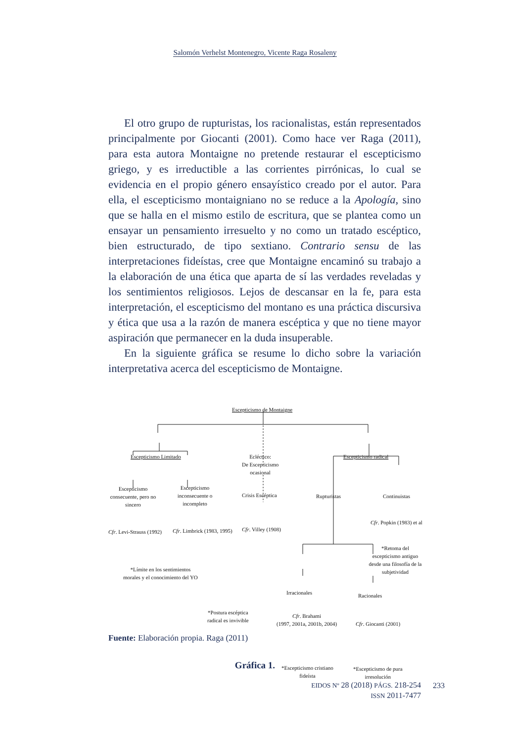Salomón Verhelst Montenegro, Vicente Raga Rosaleny
El otro grupo de rupturistas, los racionalistas, están representados principalmente por Giocanti (2001). Como hace ver Raga (2011), para esta autora Montaigne no pretende restaurar el escepticismo griego, y es irreductible a las corrientes pirrónicas, lo cual se evidencia en el propio género ensayístico creado por el autor. Para ella, el escepticismo montaigniano no se reduce a la Apología, sino que se halla en el mismo estilo de escritura, que se plantea como un ensayar un pensamiento irresuelto y no como un tratado escéptico, bien estructurado, de tipo sextiano. Contrario sensu de las interpretaciones fideístas, cree que Montaigne encaminó su trabajo a la elaboración de una ética que aparta de sí las verdades reveladas y los sentimientos religiosos. Lejos de descansar en la fe, para esta interpretación, el escepticismo del montano es una práctica discursiva y ética que usa a la razón de manera escéptica y que no tiene mayor aspiración que permanecer en la duda insuperable.
En la siguiente gráfica se resume lo dicho sobre la variación interpretativa acerca del escepticismo de Montaigne.
Escepticismo de Montaigne
Escepticismo Limitado
Ecléctico:
De Escepticismo
ocasional
Escepticismo radical
Escepticismo consecuente, pero no sincero
Escepticismo inconsecuente o incompleto
Crisis Escéptica Rupturistas Continuistas
Cfr. Levi-Strauss (1992) Cfr. Limbrick (1983, 1995) Cfr. Villey (1908)
Cfr. Popkin (1983) et al
*Retoma del escepticismo antiguo desde una filosofía de la subjetividad
*Límite en los sentimientos
morales y el conocimiento del YO
Irracionales Racionales
*Postura escéptica
radical es invivible
Cfr. Brahami
(1997, 2001a, 2001b, 2004)
Cfr. Giocanti (2001)
*Escepticismo cristiano
fideísta
*Escepticismo de pura
irresolución
Fuente: Elaboración propia. Raga (2011)
Gráfica 1.
EIDOS Nº 28 (2018) PÁGS. 218-254
ISSN 2011-7477
233